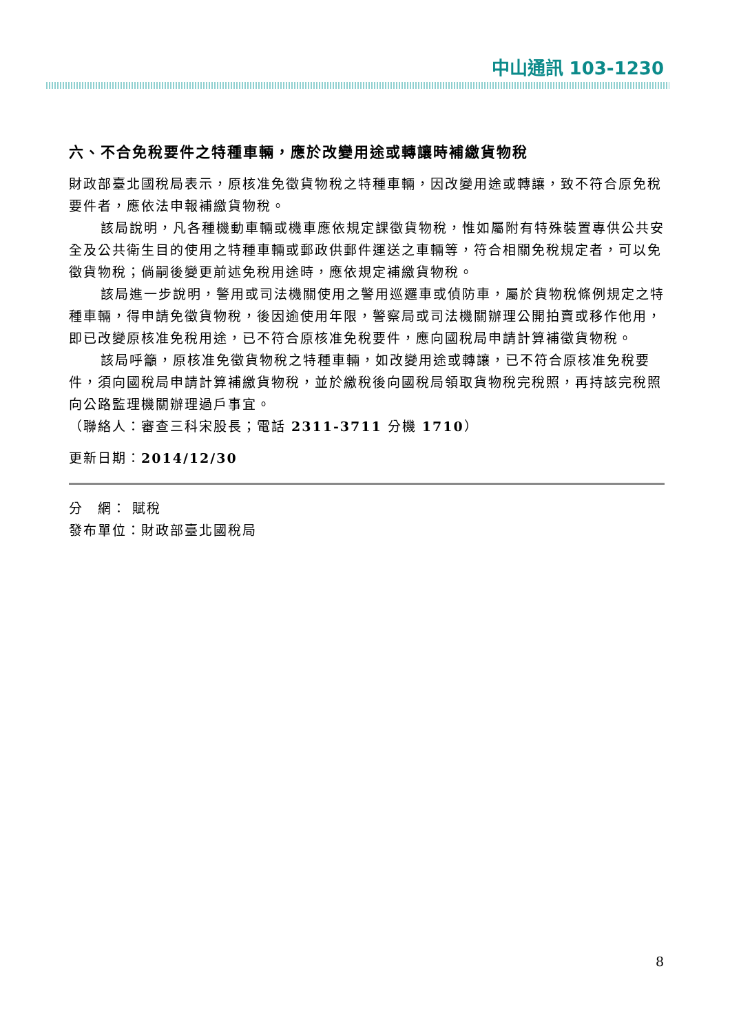中山通訊 103-1230
六、不合免稅要件之特種車輛，應於改變用途或轉讓時補繳貨物稅
財政部臺北國稅局表示，原核准免徵貨物稅之特種車輛，因改變用途或轉讓，致不符合原免稅要件者，應依法申報補繳貨物稅。
該局說明，凡各種機動車輛或機車應依規定課徵貨物稅，惟如屬附有特殊裝置專供公共安全及公共衛生目的使用之特種車輛或郵政供郵件運送之車輛等，符合相關免稅規定者，可以免徵貨物稅；倘嗣後變更前述免稅用途時，應依規定補繳貨物稅。
該局進一步說明，警用或司法機關使用之警用巡邏車或偵防車，屬於貨物稅條例規定之特種車輛，得申請免徵貨物稅，後因逾使用年限，警察局或司法機關辦理公開拍賣或移作他用，即已改變原核准免稅用途，已不符合原核准免稅要件，應向國稅局申請計算補徵貨物稅。
該局呼籲，原核准免徵貨物稅之特種車輛，如改變用途或轉讓，已不符合原核准免稅要件，須向國稅局申請計算補繳貨物稅，並於繳稅後向國稅局領取貨物稅完稅照，再持該完稅照向公路監理機關辦理過戶事宜。
（聯絡人：審查三科宋股長；電話 2311-3711 分機 1710）
更新日期：2014/12/30
分　網： 賦稅
發布單位：財政部臺北國稅局
8